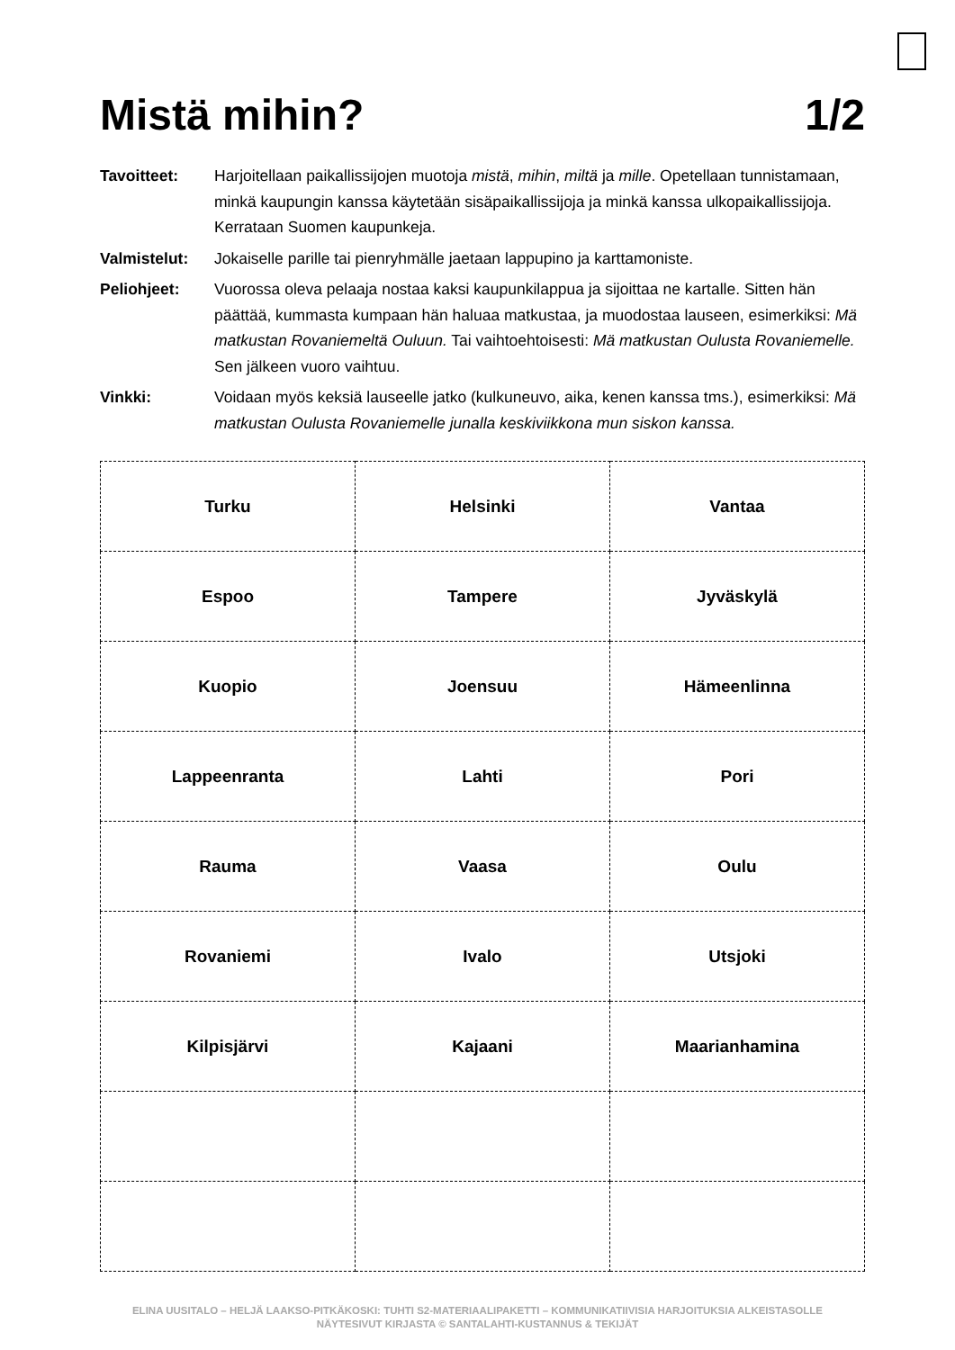Mistä mihin? 1/2
Tavoitteet: Harjoitellaan paikallissijojen muotoja mistä, mihin, miltä ja mille. Opetellaan tunnistamaan, minkä kaupungin kanssa käytetään sisäpaikallissijoja ja minkä kanssa ulkopaikallissijoja. Kerrataan Suomen kaupunkeja.
Valmistelut: Jokaiselle parille tai pienryhmälle jaetaan lappupino ja karttamoniste.
Peliohjeet: Vuorossa oleva pelaaja nostaa kaksi kaupunkilappua ja sijoittaa ne kartalle. Sitten hän päättää, kummasta kumpaan hän haluaa matkustaa, ja muodostaa lauseen, esimerkiksi: Mä matkustan Rovaniemeltä Ouluun. Tai vaihtoehtoisesti: Mä matkustan Oulusta Rovaniemelle. Sen jälkeen vuoro vaihtuu.
Vinkki: Voidaan myös keksiä lauseelle jatko (kulkuneuvo, aika, kenen kanssa tms.), esimerkiksi: Mä matkustan Oulusta Rovaniemelle junalla keskiviikkona mun siskon kanssa.
| Turku | Helsinki | Vantaa |
| Espoo | Tampere | Jyväskylä |
| Kuopio | Joensuu | Hämeenlinna |
| Lappeenranta | Lahti | Pori |
| Rauma | Vaasa | Oulu |
| Rovaniemi | Ivalo | Utsjoki |
| Kilpisjärvi | Kajaani | Maarianhamina |
ELINA UUSITALO – HELJÄ LAAKSO-PITKÄKOSKI: TUHTI S2-MATERIAALIPAKETTI – KOMMUNIKATIIVISIA HARJOITUKSIA ALKEISTASOLLE
NÄYTESIVUT KIRJASTA © SANTALAHTI-KUSTANNUS & TEKIJÄT